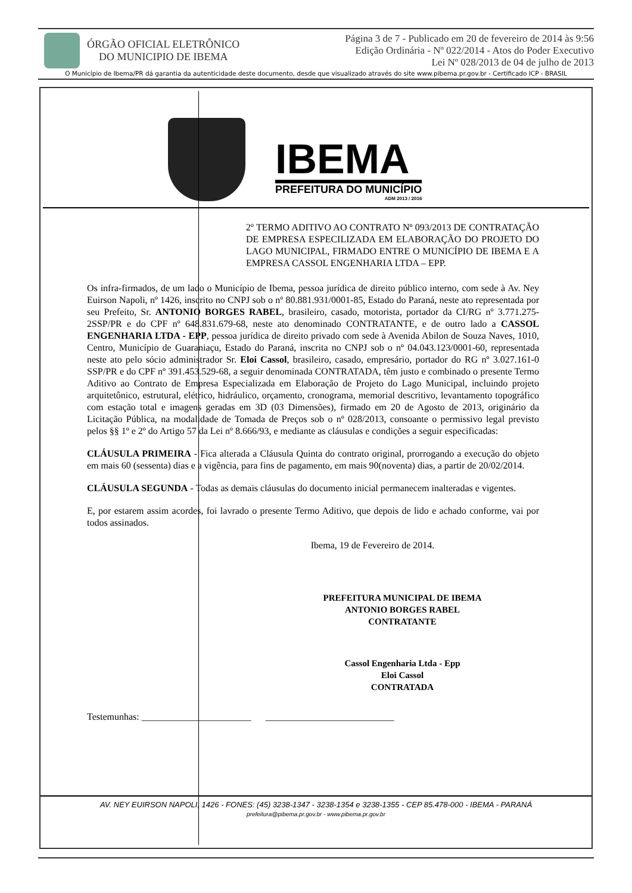ÓRGÃO OFICIAL ELETRÔNICO
DO MUNICIPIO DE IBEMA
Página 3 de 7 - Publicado em 20 de fevereiro de 2014 às 9:56
Edição Ordinária - Nº 022/2014 - Atos do Poder Executivo
Lei Nº 028/2013 de 04 de julho de 2013
O Município de Ibema/PR dá garantia da autenticidade deste documento, desde que visualizado através do site www.pibema.pr.gov.br - Certificado ICP - BRASIL
IBEMA
PREFEITURA DO MUNICÍPIO
ADM 2013 / 2016
2º TERMO ADITIVO AO CONTRATO Nº 093/2013 DE CONTRATAÇÃO DE EMPRESA ESPECILIZADA EM ELABORAÇÃO DO PROJETO DO LAGO MUNICIPAL, FIRMADO ENTRE O MUNICÍPIO DE IBEMA E A EMPRESA CASSOL ENGENHARIA LTDA – EPP.
Os infra-firmados, de um lado o Município de Ibema, pessoa jurídica de direito público interno, com sede à Av. Ney Euirson Napoli, nº 1426, inscrito no CNPJ sob o nº 80.881.931/0001-85, Estado do Paraná, neste ato representada por seu Prefeito, Sr. ANTONIO BORGES RABEL, brasileiro, casado, motorista, portador da CI/RG nº 3.771.275-2SSP/PR e do CPF nº 648.831.679-68, neste ato denominado CONTRATANTE, e de outro lado a CASSOL ENGENHARIA LTDA - EPP, pessoa jurídica de direito privado com sede à Avenida Abilon de Souza Naves, 1010, Centro, Município de Guaraniaçu, Estado do Paraná, inscrita no CNPJ sob o nº 04.043.123/0001-60, representada neste ato pelo sócio administrador Sr. Eloi Cassol, brasileiro, casado, empresário, portador do RG nº 3.027.161-0 SSP/PR e do CPF nº 391.453.529-68, a seguir denominada CONTRATADA, têm justo e combinado o presente Termo Aditivo ao Contrato de Empresa Especializada em Elaboração de Projeto do Lago Municipal, incluindo projeto arquitetônico, estrutural, elétrico, hidráulico, orçamento, cronograma, memorial descritivo, levantamento topográfico com estação total e imagens geradas em 3D (03 Dimensões), firmado em 20 de Agosto de 2013, originário da Licitação Pública, na modalidade de Tomada de Preços sob o nº 028/2013, consoante o permissivo legal previsto pelos §§ 1º e 2º do Artigo 57 da Lei nº 8.666/93, e mediante as cláusulas e condições a seguir especificadas:
CLÁUSULA PRIMEIRA - Fica alterada a Cláusula Quinta do contrato original, prorrogando a execução do objeto em mais 60 (sessenta) dias e a vigência, para fins de pagamento, em mais 90(noventa) dias, a partir de 20/02/2014.
CLÁUSULA SEGUNDA - Todas as demais cláusulas do documento inicial permanecem inalteradas e vigentes.
E, por estarem assim acordes, foi lavrado o presente Termo Aditivo, que depois de lido e achado conforme, vai por todos assinados.
Ibema, 19 de Fevereiro de 2014.
PREFEITURA MUNICIPAL DE IBEMA
ANTONIO BORGES RABEL
CONTRATANTE
Cassol Engenharia Ltda - Epp
Eloi Cassol
CONTRATADA
Testemunhas: _______________________ ___________________________
AV. NEY EUIRSON NAPOLI, 1426 - FONES: (45) 3238-1347 - 3238-1354 e 3238-1355 - CEP 85.478-000 - IBEMA - PARANÁ
prefeitura@pibema.pr.gov.br - www.pibema.pr.gov.br